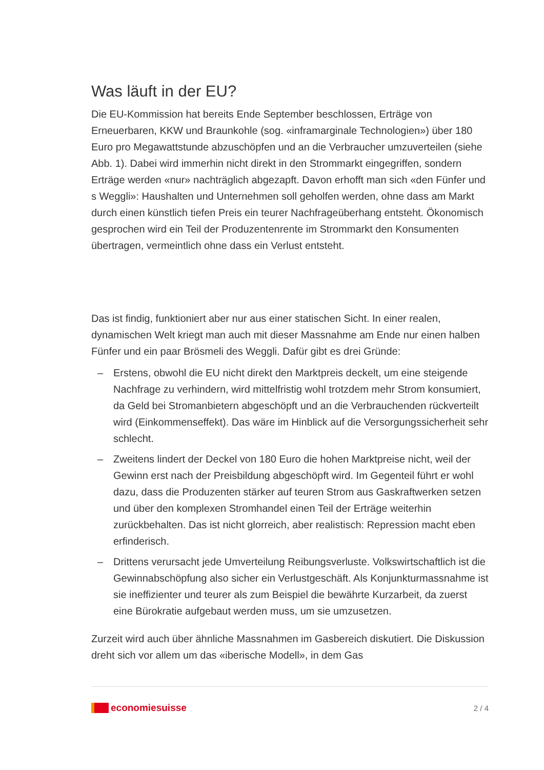Was läuft in der EU?
Die EU-Kommission hat bereits Ende September beschlossen, Erträge von Erneuerbaren, KKW und Braunkohle (sog. «inframarginale Technologien») über 180 Euro pro Megawattstunde abzuschöpfen und an die Verbraucher umzuverteilen (siehe Abb. 1). Dabei wird immerhin nicht direkt in den Strommarkt eingegriffen, sondern Erträge werden «nur» nachträglich abgezapft. Davon erhofft man sich «den Fünfer und s Weggli»: Haushalten und Unternehmen soll geholfen werden, ohne dass am Markt durch einen künstlich tiefen Preis ein teurer Nachfrageüberhang entsteht. Ökonomisch gesprochen wird ein Teil der Produzentenrente im Strommarkt den Konsumenten übertragen, vermeintlich ohne dass ein Verlust entsteht.
Das ist findig, funktioniert aber nur aus einer statischen Sicht. In einer realen, dynamischen Welt kriegt man auch mit dieser Massnahme am Ende nur einen halben Fünfer und ein paar Brösmeli des Weggli. Dafür gibt es drei Gründe:
– Erstens, obwohl die EU nicht direkt den Marktpreis deckelt, um eine steigende Nachfrage zu verhindern, wird mittelfristig wohl trotzdem mehr Strom konsumiert, da Geld bei Stromanbietern abgeschöpft und an die Verbrauchenden rückverteilt wird (Einkommenseffekt). Das wäre im Hinblick auf die Versorgungssicherheit sehr schlecht.
– Zweitens lindert der Deckel von 180 Euro die hohen Marktpreise nicht, weil der Gewinn erst nach der Preisbildung abgeschöpft wird. Im Gegenteil führt er wohl dazu, dass die Produzenten stärker auf teuren Strom aus Gaskraftwerken setzen und über den komplexen Stromhandel einen Teil der Erträge weiterhin zurückbehalten. Das ist nicht glorreich, aber realistisch: Repression macht eben erfinderisch.
– Drittens verursacht jede Umverteilung Reibungsverluste. Volkswirtschaftlich ist die Gewinnabschöpfung also sicher ein Verlustgeschäft. Als Konjunkturmassnahme ist sie ineffizienter und teurer als zum Beispiel die bewährte Kurzarbeit, da zuerst eine Bürokratie aufgebaut werden muss, um sie umzusetzen.
Zurzeit wird auch über ähnliche Massnahmen im Gasbereich diskutiert. Die Diskussion dreht sich vor allem um das «iberische Modell», in dem Gas
economiesuisse
2 / 4